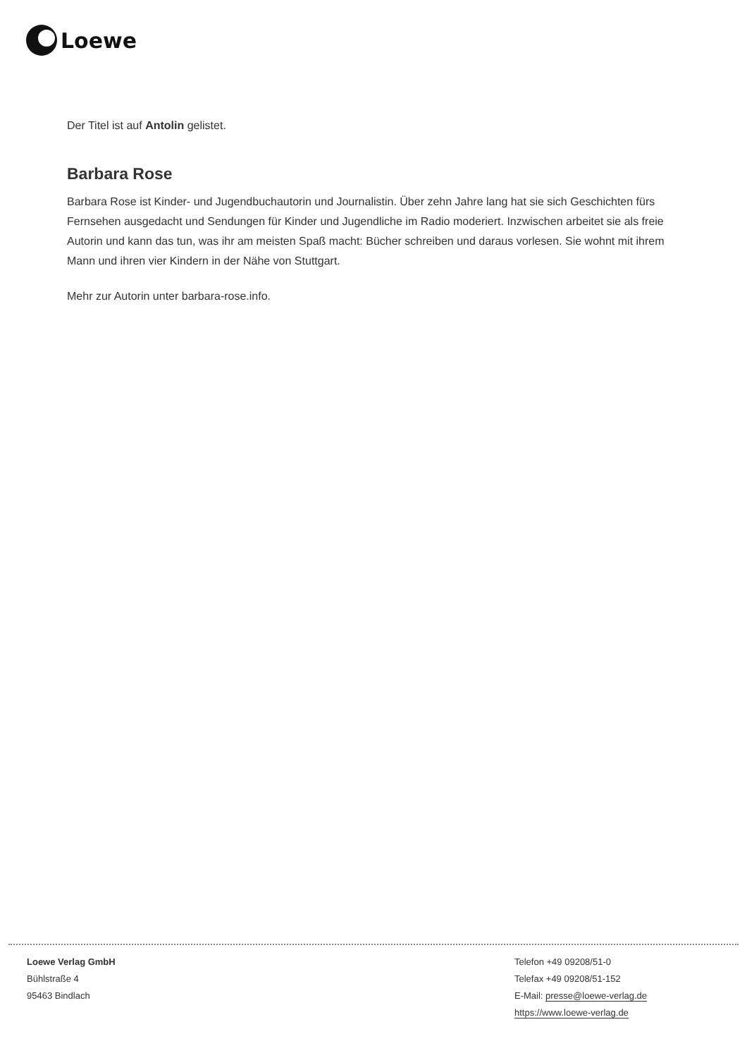Loewe
Der Titel ist auf Antolin gelistet.
Barbara Rose
Barbara Rose ist Kinder- und Jugendbuchautorin und Journalistin. Über zehn Jahre lang hat sie sich Geschichten fürs Fernsehen ausgedacht und Sendungen für Kinder und Jugendliche im Radio moderiert. Inzwischen arbeitet sie als freie Autorin und kann das tun, was ihr am meisten Spaß macht: Bücher schreiben und daraus vorlesen. Sie wohnt mit ihrem Mann und ihren vier Kindern in der Nähe von Stuttgart.
Mehr zur Autorin unter barbara-rose.info.
Loewe Verlag GmbH
Bühlstraße 4
95463 Bindlach
Telefon +49 09208/51-0
Telefax +49 09208/51-152
E-Mail: presse@loewe-verlag.de
https://www.loewe-verlag.de